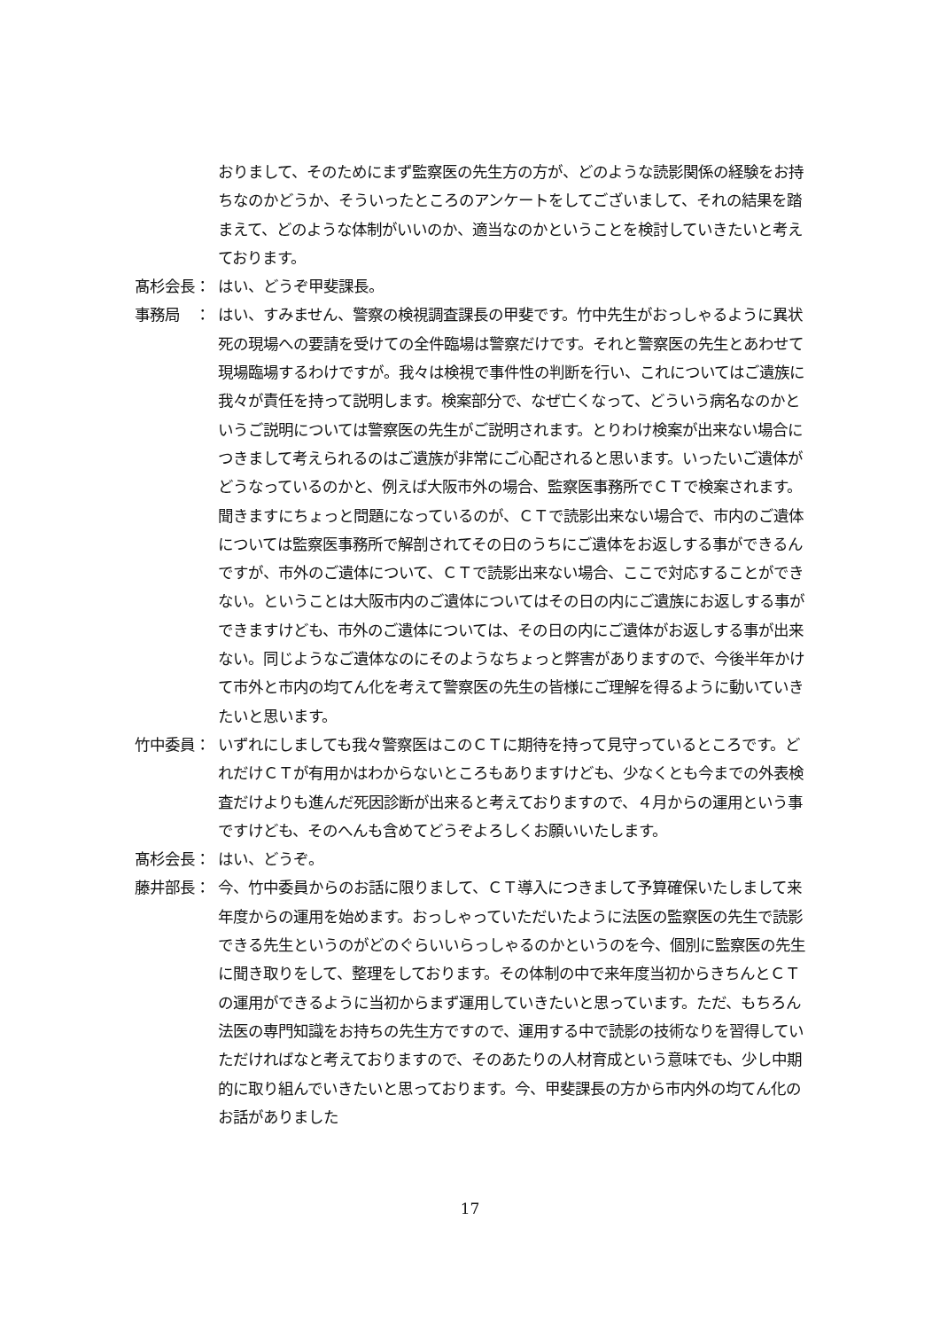おりまして、そのためにまず監察医の先生方の方が、どのような読影関係の経験をお持ちなのかどうか、そういったところのアンケートをしてございまして、それの結果を踏まえて、どのような体制がいいのか、適当なのかということを検討していきたいと考えております。
髙杉会長： はい、どうぞ甲斐課長。
事務局　： はい、すみません、警察の検視調査課長の甲斐です。竹中先生がおっしゃるように異状死の現場への要請を受けての全件臨場は警察だけです。それと警察医の先生とあわせて現場臨場するわけですが。我々は検視で事件性の判断を行い、これについてはご遺族に我々が責任を持って説明します。検案部分で、なぜ亡くなって、どういう病名なのかというご説明については警察医の先生がご説明されます。とりわけ検案が出来ない場合につきまして考えられるのはご遺族が非常にご心配されると思います。いったいご遺体がどうなっているのかと、例えば大阪市外の場合、監察医事務所でＣＴで検案されます。聞きますにちょっと問題になっているのが、ＣＴで読影出来ない場合で、市内のご遺体については監察医事務所で解剖されてその日のうちにご遺体をお返しする事ができるんですが、市外のご遺体について、ＣＴで読影出来ない場合、ここで対応することができない。ということは大阪市内のご遺体についてはその日の内にご遺族にお返しする事ができますけども、市外のご遺体については、その日の内にご遺体がお返しする事が出来ない。同じようなご遺体なのにそのようなちょっと弊害がありますので、今後半年かけて市外と市内の均てん化を考えて警察医の先生の皆様にご理解を得るように動いていきたいと思います。
竹中委員： いずれにしましても我々警察医はこのＣＴに期待を持って見守っているところです。どれだけＣＴが有用かはわからないところもありますけども、少なくとも今までの外表検査だけよりも進んだ死因診断が出来ると考えておりますので、４月からの運用という事ですけども、そのへんも含めてどうぞよろしくお願いいたします。
髙杉会長： はい、どうぞ。
藤井部長： 今、竹中委員からのお話に限りまして、ＣＴ導入につきまして予算確保いたしまして来年度からの運用を始めます。おっしゃっていただいたように法医の監察医の先生で読影できる先生というのがどのぐらいいらっしゃるのかというのを今、個別に監察医の先生に聞き取りをして、整理をしております。その体制の中で来年度当初からきちんとＣＴの運用ができるように当初からまず運用していきたいと思っています。ただ、もちろん法医の専門知識をお持ちの先生方ですので、運用する中で読影の技術なりを習得していただければなと考えておりますので、そのあたりの人材育成という意味でも、少し中期的に取り組んでいきたいと思っております。今、甲斐課長の方から市内外の均てん化のお話がありました
17